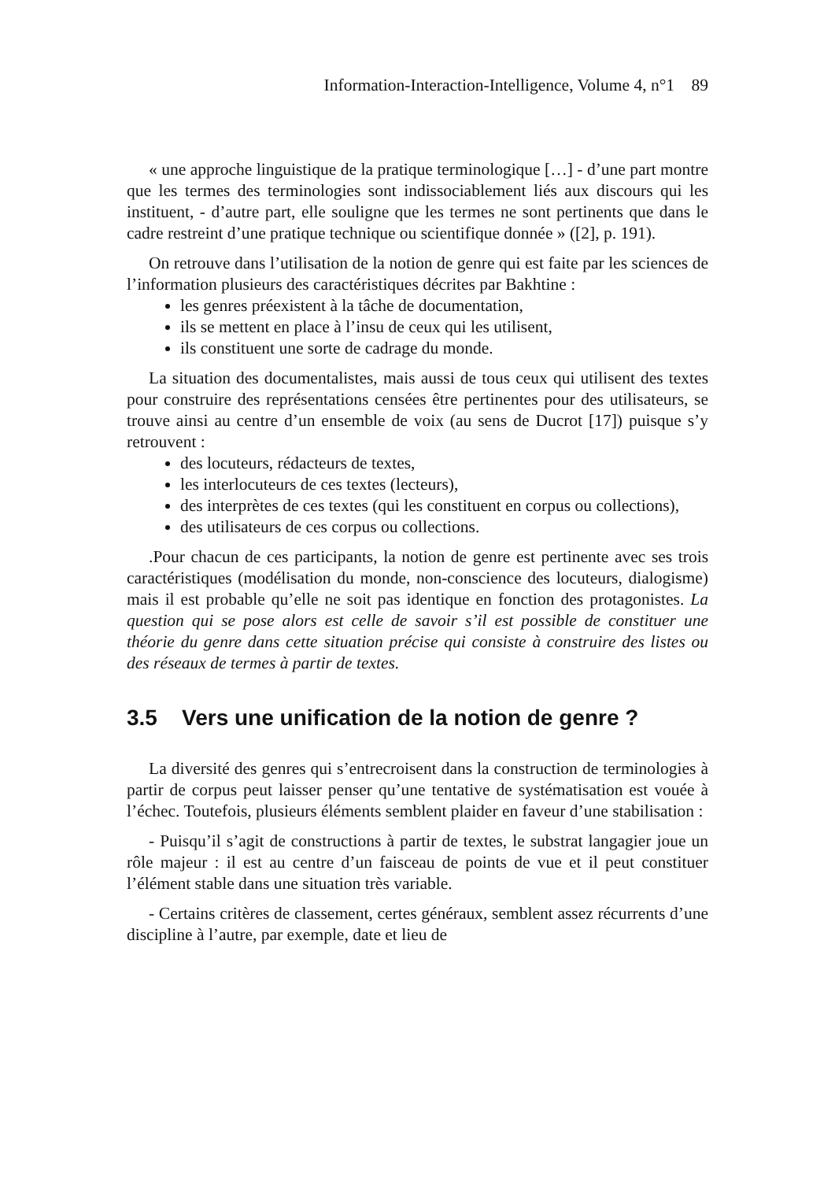Information-Interaction-Intelligence, Volume 4, n°1 89
« une approche linguistique de la pratique terminologique […] - d’une part montre que les termes des terminologies sont indissociablement liés aux discours qui les instituent, - d’autre part, elle souligne que les termes ne sont pertinents que dans le cadre restreint d’une pratique technique ou scientifique donnée » ([2], p. 191).
On retrouve dans l’utilisation de la notion de genre qui est faite par les sciences de l’information plusieurs des caractéristiques décrites par Bakhtine :
les genres préexistent à la tâche de documentation,
ils se mettent en place à l’insu de ceux qui les utilisent,
ils constituent une sorte de cadrage du monde.
La situation des documentalistes, mais aussi de tous ceux qui utilisent des textes pour construire des représentations censées être pertinentes pour des utilisateurs, se trouve ainsi au centre d’un ensemble de voix (au sens de Ducrot [17]) puisque s’y retrouvent :
des locuteurs, rédacteurs de textes,
les interlocuteurs de ces textes (lecteurs),
des interprètes de ces textes (qui les constituent en corpus ou collections),
des utilisateurs de ces corpus ou collections.
.Pour chacun de ces participants, la notion de genre est pertinente avec ses trois caractéristiques (modélisation du monde, non-conscience des locuteurs, dialogisme) mais il est probable qu’elle ne soit pas identique en fonction des protagonistes. La question qui se pose alors est celle de savoir s’il est possible de constituer une théorie du genre dans cette situation précise qui consiste à construire des listes ou des réseaux de termes à partir de textes.
3.5 Vers une unification de la notion de genre ?
La diversité des genres qui s’entrecroisent dans la construction de terminologies à partir de corpus peut laisser penser qu’une tentative de systématisation est vouée à l’échec. Toutefois, plusieurs éléments semblent plaider en faveur d’une stabilisation :
- Puisqu’il s’agit de constructions à partir de textes, le substrat langagier joue un rôle majeur : il est au centre d’un faisceau de points de vue et il peut constituer l’élément stable dans une situation très variable.
- Certains critères de classement, certes généraux, semblent assez récurrents d’une discipline à l’autre, par exemple, date et lieu de